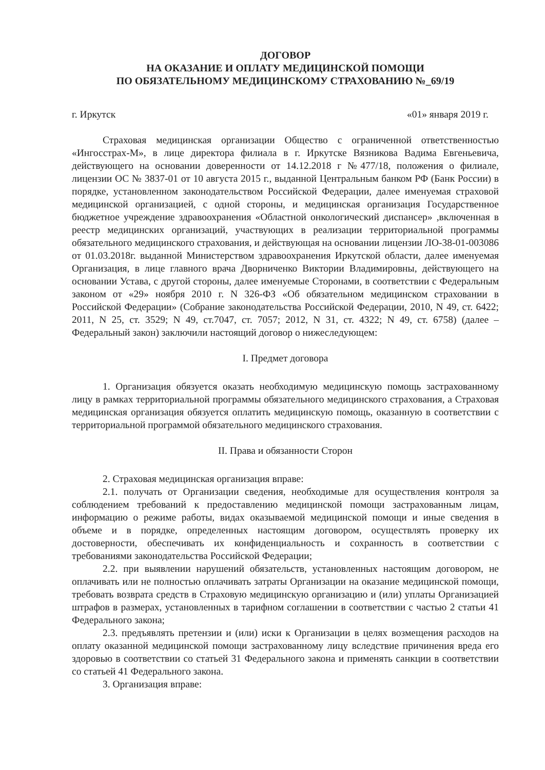ДОГОВОР
НА ОКАЗАНИЕ И ОПЛАТУ МЕДИЦИНСКОЙ ПОМОЩИ
ПО ОБЯЗАТЕЛЬНОМУ МЕДИЦИНСКОМУ СТРАХОВАНИЮ №_69/19
г. Иркутск «01» января 2019 г.
Страховая медицинская организации Общество с ограниченной ответственностью «Ингосстрах-М», в лице директора филиала в г. Иркутске Вязникова Вадима Евгеньевича, действующего на основании доверенности от 14.12.2018 г №477/18, положения о филиале, лицензии ОС № 3837-01 от 10 августа 2015 г., выданной Центральным банком РФ (Банк России) в порядке, установленном законодательством Российской Федерации, далее именуемая страховой медицинской организацией, с одной стороны, и медицинская организация Государственное бюджетное учреждение здравоохранения «Областной онкологический диспансер» ,включенная в реестр медицинских организаций, участвующих в реализации территориальной программы обязательного медицинского страхования, и действующая на основании лицензии ЛО-38-01-003086 от 01.03.2018г. выданной Министерством здравоохранения Иркутской области, далее именуемая Организация, в лице главного врача Дворниченко Виктории Владимировны, действующего на основании Устава, с другой стороны, далее именуемые Сторонами, в соответствии с Федеральным законом от «29» ноября 2010 г. N 326-ФЗ «Об обязательном медицинском страховании в Российской Федерации» (Собрание законодательства Российской Федерации, 2010, N 49, ст. 6422; 2011, N 25, ст. 3529; N 49, ст.7047, ст. 7057; 2012, N 31, ст. 4322; N 49, ст. 6758) (далее – Федеральный закон) заключили настоящий договор о нижеследующем:
I. Предмет договора
1. Организация обязуется оказать необходимую медицинскую помощь застрахованному лицу в рамках территориальной программы обязательного медицинского страхования, а Страховая медицинская организация обязуется оплатить медицинскую помощь, оказанную в соответствии с территориальной программой обязательного медицинского страхования.
II. Права и обязанности Сторон
2. Страховая медицинская организация вправе:
2.1. получать от Организации сведения, необходимые для осуществления контроля за соблюдением требований к предоставлению медицинской помощи застрахованным лицам, информацию о режиме работы, видах оказываемой медицинской помощи и иные сведения в объеме и в порядке, определенных настоящим договором, осуществлять проверку их достоверности, обеспечивать их конфиденциальность и сохранность в соответствии с требованиями законодательства Российской Федерации;
2.2. при выявлении нарушений обязательств, установленных настоящим договором, не оплачивать или не полностью оплачивать затраты Организации на оказание медицинской помощи, требовать возврата средств в Страховую медицинскую организацию и (или) уплаты Организацией штрафов в размерах, установленных в тарифном соглашении в соответствии с частью 2 статьи 41 Федерального закона;
2.3. предъявлять претензии и (или) иски к Организации в целях возмещения расходов на оплату оказанной медицинской помощи застрахованному лицу вследствие причинения вреда его здоровью в соответствии со статьей 31 Федерального закона и применять санкции в соответствии со статьей 41 Федерального закона.
3. Организация вправе: